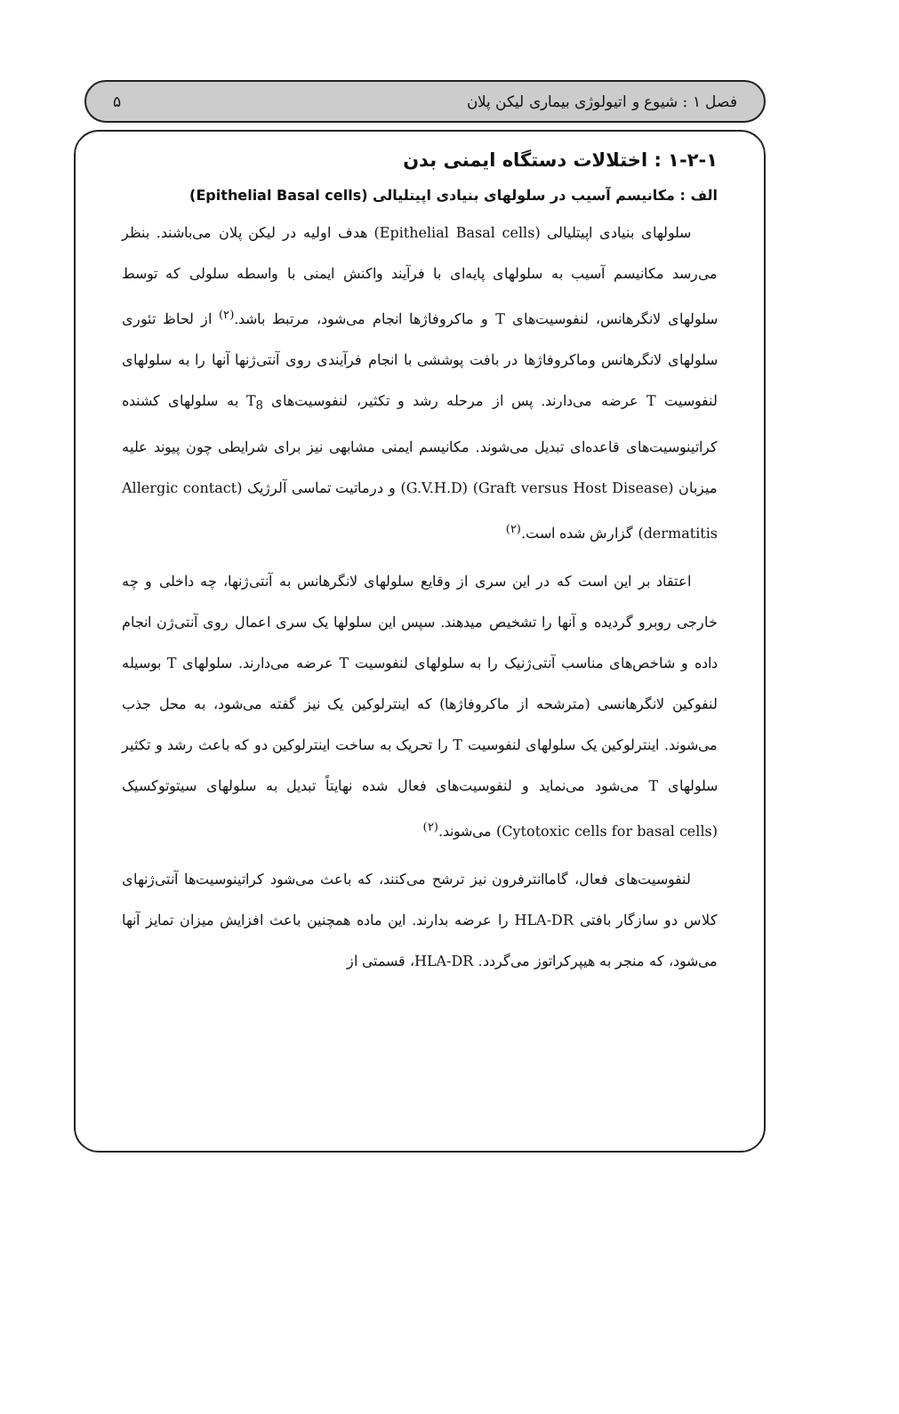فصل ۱ : شیوع و اتیولوژی بیماری لیکن پلان ۵
۱-۲-۱ : اختلالات دستگاه ایمنی بدن
الف : مکانیسم آسیب در سلولهای بنیادی اپیتلیالی (Epithelial Basal cells)
سلولهای بنیادی اپیتلیالی (Epithelial Basal cells) هدف اولیه در لیکن پلان می‌باشند. بنظر می‌رسد مکانیسم آسیب به سلولهای پایه‌ای با فرآیند واکنش ایمنی با واسطه سلولی که توسط سلولهای لانگرهانس، لنفوسیت‌های T و ماکروفاژها انجام می‌شود، مرتبط باشد.<sup>(۲)</sup> از لحاظ تئوری سلولهای لانگرهانس وماکروفاژها در بافت پوششی با انجام فرآیندی روی آنتی‌ژنها آنها را به سلولهای لنفوسیت T عرضه می‌دارند. پس از مرحله رشد و تکثیر، لنفوسیت‌های T<sub>8</sub> به سلولهای کشنده کراتینوسیت‌های قاعده‌ای تبدیل می‌شوند. مکانیسم ایمنی مشابهی نیز برای شرایطی چون پیوند علیه میزبان (Graft versus Host Disease) (G.V.H.D) و درماتیت تماسی آلرژیک (Allergic contact dermatitis) گزارش شده است.<sup>(۲)</sup>
اعتقاد بر این است که در این سری از وقایع سلولهای لانگرهانس به آنتی‌ژنها، چه داخلی و چه خارجی روبرو گردیده و آنها را تشخیص میدهند. سپس این سلولها یک سری اعمال روی آنتی‌ژن انجام داده و شاخص‌های مناسب آنتی‌ژنیک را به سلولهای لنفوسیت T عرضه می‌دارند. سلولهای T بوسیله لنفوکین لانگرهانسی (مترشحه از ماکروفاژها) که اینترلوکین یک نیز گفته می‌شود، به محل جذب می‌شوند. اینترلوکین یک سلولهای لنفوسیت T را تحریک به ساخت اینترلوکین دو که باعث رشد و تکثیر سلولهای T می‌شود می‌نماید و لنفوسیت‌های فعال شده نهایتاً تبدیل به سلولهای سیتوتوکسیک (Cytotoxic cells for basal cells) می‌شوند.<sup>(۲)</sup>
لنفوسیت‌های فعال، گاماانترفرون نیز ترشح می‌کنند، که باعث می‌شود کراتینوسیت‌ها آنتی‌ژنهای کلاس دو سازگار بافتی HLA-DR را عرضه بدارند. این ماده همچنین باعث افزایش میزان تمایز آنها می‌شود، که منجر به هیپرکراتوز می‌گردد. HLA-DR، قسمتی از